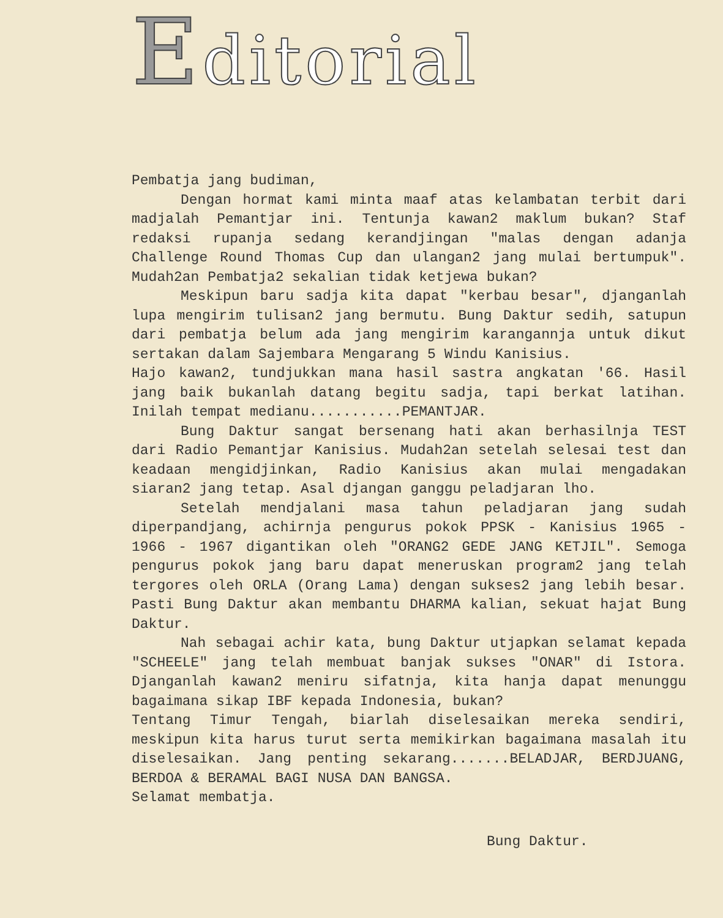Editorial
Pembatja jang budiman,
Dengan hormat kami minta maaf atas kelambatan terbit dari madjalah Pemantjar ini. Tentunja kawan2 maklum bukan? Staf redaksi rupanja sedang kerandjingan "malas dengan adanja Challenge Round Thomas Cup dan ulangan2 jang mulai bertumpuk". Mudah2an Pembatja2 sekalian tidak ketjewa bukan?
Meskipun baru sadja kita dapat "kerbau besar", djanganlah lupa mengirim tulisan2 jang bermutu. Bung Daktur sedih, satupun dari pembatja belum ada jang mengirim karangannja untuk dikut sertakan dalam Sajembara Mengarang 5 Windu Kanisius.
Hajo kawan2, tundjukkan mana hasil sastra angkatan '66. Hasil jang baik bukanlah datang begitu sadja, tapi berkat latihan. Inilah tempat medianu...........PEMANTJAR.
Bung Daktur sangat bersenang hati akan berhasilnja TEST dari Radio Pemantjar Kanisius. Mudah2an setelah selesai test dan keadaan mengidjinkan, Radio Kanisius akan mulai mengadakan siaran2 jang tetap. Asal djangan ganggu peladjaran lho.
Setelah mendjalani masa tahun peladjaran jang sudah diperpandjang, achirnja pengurus pokok PPSK - Kanisius 1965 - 1966 - 1967 digantikan oleh "ORANG2 GEDE JANG KETJIL". Semoga pengurus pokok jang baru dapat meneruskan program2 jang telah tergores oleh ORLA (Orang Lama) dengan sukses2 jang lebih besar. Pasti Bung Daktur akan membantu DHARMA kalian, sekuat hajat Bung Daktur.
Nah sebagai achir kata, bung Daktur utjapkan selamat kepada "SCHEELE" jang telah membuat banjak sukses "ONAR" di Istora. Djanganlah kawan2 meniru sifatnja, kita hanja dapat menunggu bagaimana sikap IBF kepada Indonesia, bukan?
Tentang Timur Tengah, biarlah diselesaikan mereka sendiri, meskipun kita harus turut serta memikirkan bagaimana masalah itu diselesaikan. Jang penting sekarang.......BELADJAR, BERDJUANG, BERDOA & BERAMAL BAGI NUSA DAN BANGSA.
Selamat membatja.
Bung Daktur.